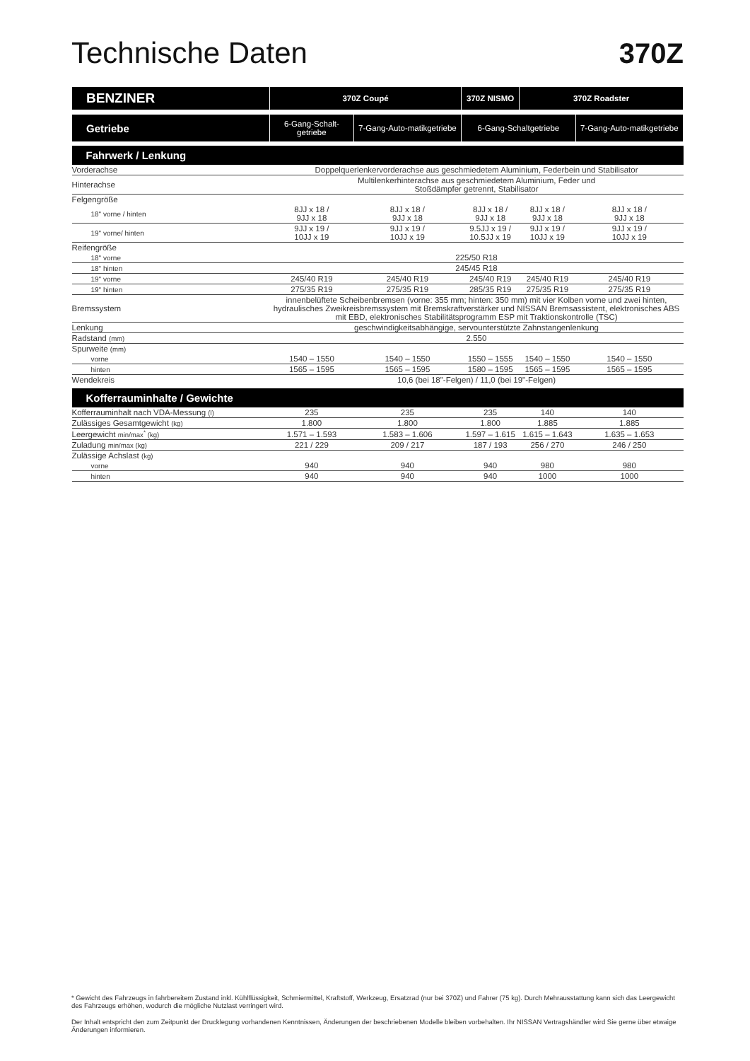Technische Daten 370Z
| BENZINER | 370Z Coupé | | 370Z NISMO | 370Z Roadster | |
| --- | --- | --- | --- | --- | --- |
| Getriebe | 6-Gang-Schalt-getriebe | 7-Gang-Auto-matikgetriebe | 6-Gang-Schaltgetriebe | | 7-Gang-Auto-matikgetriebe |
| Fahrwerk / Lenkung | | | | | |
| Vorderachse | Doppelquerlenkervorderachse aus geschmiedetem Aluminium, Federbein und Stabilisator | | | | |
| Hinterachse | Multilenkerhinterachse aus geschmiedetem Aluminium, Feder und Stoßdämpfer getrennt, Stabilisator | | | | |
| Felgengröße | | | | | |
| 18" vorne / hinten | 8JJ x 18 / 9JJ x 18 | 8JJ x 18 / 9JJ x 18 | 8JJ x 18 / 9JJ x 18 | 8JJ x 18 / 9JJ x 18 | 8JJ x 18 / 9JJ x 18 |
| 19" vorne/ hinten | 9JJ x 19 / 10JJ x 19 | 9JJ x 19 / 10JJ x 19 | 9.5JJ x 19 / 10.5JJ x 19 | 9JJ x 19 / 10JJ x 19 | 9JJ x 19 / 10JJ x 19 |
| Reifengröße | | | | | |
| 18" vorne | 225/50 R18 | | | | |
| 18" hinten | 245/45 R18 | | | | |
| 19" vorne | 245/40 R19 | 245/40 R19 | 245/40 R19 | 245/40 R19 | 245/40 R19 |
| 19" hinten | 275/35 R19 | 275/35 R19 | 285/35 R19 | 275/35 R19 | 275/35 R19 |
| Bremssystem | innenbelüftete Scheibenbremsen (vorne: 355 mm; hinten: 350 mm) mit vier Kolben vorne und zwei hinten, hydraulisches Zweikreisbremssystem mit Bremskraftverstärker und NISSAN Bremsassistent, elektronisches ABS mit EBD, elektronisches Stabilitätsprogramm ESP mit Traktionskontrolle (TSC) | | | | |
| Lenkung | geschwindigkeitsabhängige, servounterstützte Zahnstangenlenkung | | | | |
| Radstand (mm) | 2.550 | | | | |
| Spurweite (mm) | | | | | |
| vorne | 1540 – 1550 | 1540 – 1550 | 1550 – 1555 | 1540 – 1550 | 1540 – 1550 |
| hinten | 1565 – 1595 | 1565 – 1595 | 1580 – 1595 | 1565 – 1595 | 1565 – 1595 |
| Wendekreis | 10,6 (bei 18"-Felgen) / 11,0 (bei 19"-Felgen) | | | | |
| Kofferrauminhalte / Gewichte | | | | | |
| Kofferrauminhalt nach VDA-Messung (l) | 235 | 235 | 235 | 140 | 140 |
| Zulässiges Gesamtgewicht (kg) | 1.800 | 1.800 | 1.800 | 1.885 | 1.885 |
| Leergewicht min/max<sup>*</sup> (kg) | 1.571 – 1.593 | 1.583 – 1.606 | 1.597 – 1.615 | 1.615 – 1.643 | 1.635 – 1.653 |
| Zuladung min/max (kg) | 221 / 229 | 209 / 217 | 187 / 193 | 256 / 270 | 246 / 250 |
| Zulässige Achslast (kg) | | | | | |
| vorne | 940 | 940 | 940 | 980 | 980 |
| hinten | 940 | 940 | 940 | 1000 | 1000 |
* Gewicht des Fahrzeugs in fahrbereitem Zustand inkl. Kühlflüssigkeit, Schmiermittel, Kraftstoff, Werkzeug, Ersatzrad (nur bei 370Z) und Fahrer (75 kg). Durch Mehrausstattung kann sich das Leergewicht des Fahrzeugs erhöhen, wodurch die mögliche Nutzlast verringert wird.
Der Inhalt entspricht den zum Zeitpunkt der Drucklegung vorhandenen Kenntnissen, Änderungen der beschriebenen Modelle bleiben vorbehalten. Ihr NISSAN Vertragshändler wird Sie gerne über etwaige Änderungen informieren.